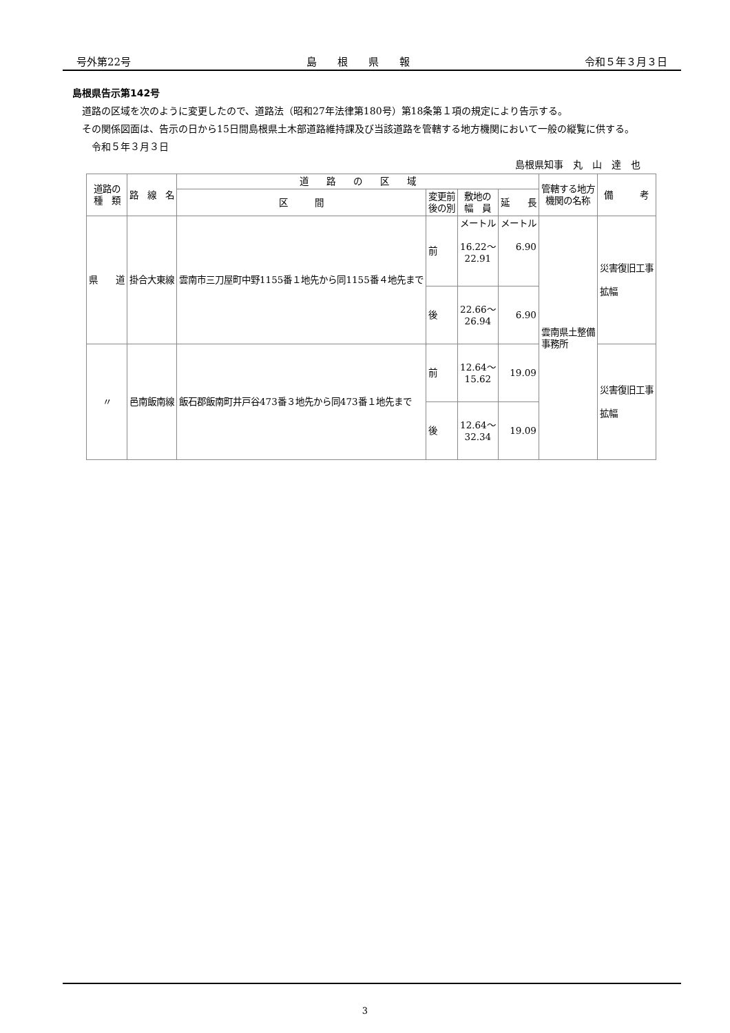号外第22号 島　　根　　県　　報 令和５年３月３日
島根県告示第142号
　道路の区域を次のように変更したので、道路法（昭和27年法律第180号）第18条第１項の規定により告示する。
　その関係図面は、告示の日から15日間島根県土木部道路維持課及び当該道路を管轄する地方機関において一般の縦覧に供する。
　　令和５年３月３日
島根県知事　丸　山　達　也
| 道路の 種 類 | 路 線 名 | 道 路 の 区 域 | | | | 管轄する地方 機関の名称 | 備 考 |
| --- | --- | --- | --- | --- | --- | --- | --- |
| | | 区 間 | 変更前 後の別 | 敷地の 幅 員 | 延 長 | | |
| 県 道 | 掛合大東線 | 雲南市三刀屋町中野1155番１地先から同1155番４地先まで | 前 | メートル 16.22～ 22.91 | メートル 6.90 | 雲南県土整備 事務所 | 災害復旧工事 拡幅 |
| | | | 後 | 22.66～ 26.94 | 6.90 | | |
| 〃 | 邑南飯南線 | 飯石郡飯南町井戸谷473番３地先から同473番１地先まで | 前 | 12.64～ 15.62 | 19.09 | | 災害復旧工事 拡幅 |
| | | | 後 | 12.64～ 32.34 | 19.09 | | |
3